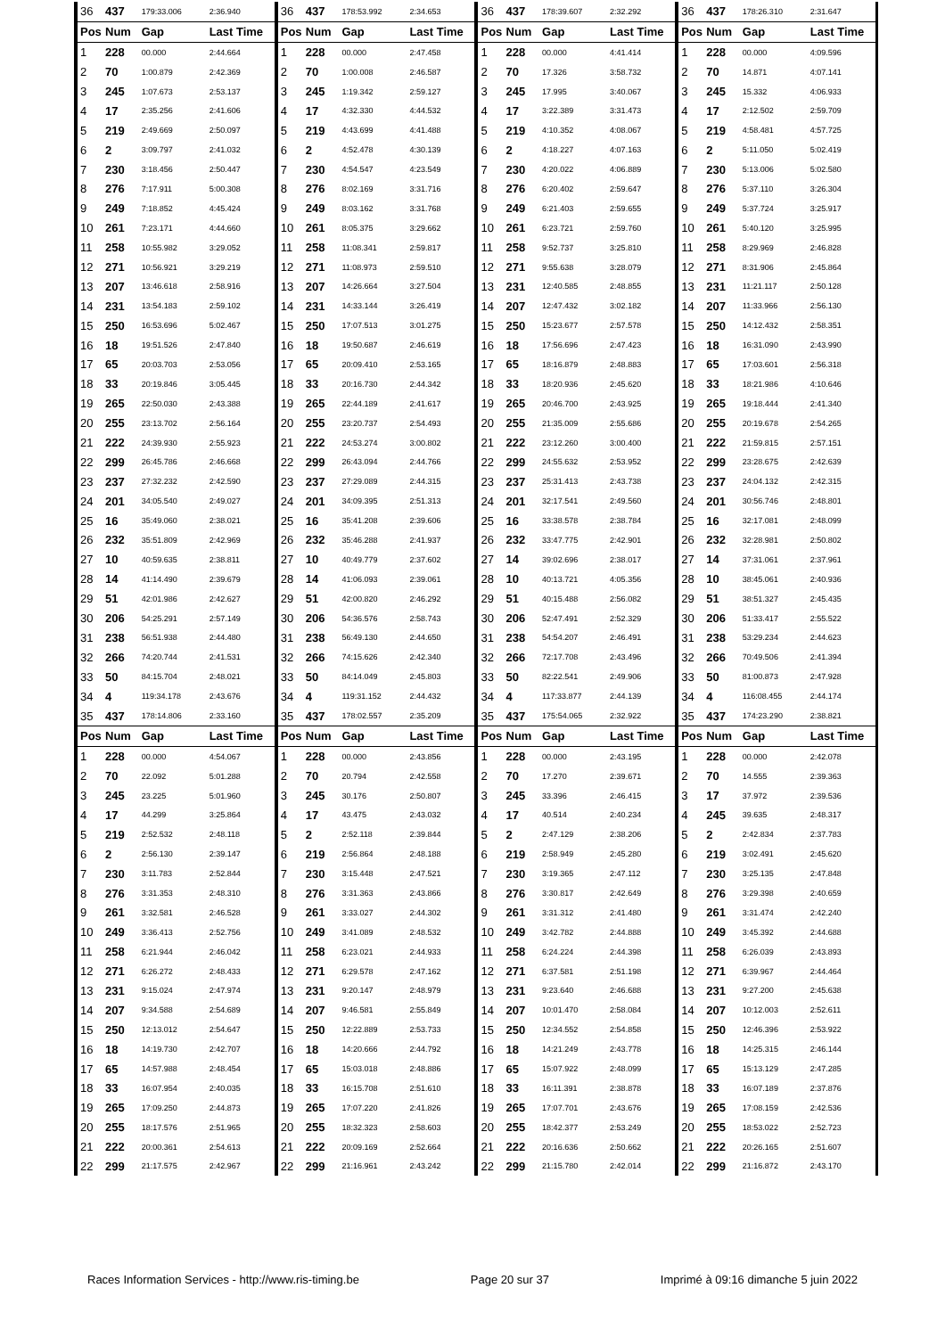| 36 | 437 | 179:33.006 | 2:36.940 | 36 | 437 | 178:53.992 | 2:34.653 | 36 | 437 | 178:39.607 | 2:32.292 | 36 | 437 | 178:26.310 | 2:31.647 |
| Pos | Num | Gap | Last Time | Pos | Num | Gap | Last Time | Pos | Num | Gap | Last Time | Pos | Num | Gap | Last Time |
| 1 | 228 | 00.000 | 2:44.664 | 1 | 228 | 00.000 | 2:47.458 | 1 | 228 | 00.000 | 4:41.414 | 1 | 228 | 00.000 | 4:09.596 |
| 2 | 70 | 1:00.879 | 2:42.369 | 2 | 70 | 1:00.008 | 2:46.587 | 2 | 70 | 17.326 | 3:58.732 | 2 | 70 | 14.871 | 4:07.141 |
| 3 | 245 | 1:07.673 | 2:53.137 | 3 | 245 | 1:19.342 | 2:59.127 | 3 | 245 | 17.995 | 3:40.067 | 3 | 245 | 15.332 | 4:06.933 |
| 4 | 17 | 2:35.256 | 2:41.606 | 4 | 17 | 4:32.330 | 4:44.532 | 4 | 17 | 3:22.389 | 3:31.473 | 4 | 17 | 2:12.502 | 2:59.709 |
| 5 | 219 | 2:49.669 | 2:50.097 | 5 | 219 | 4:43.699 | 4:41.488 | 5 | 219 | 4:10.352 | 4:08.067 | 5 | 219 | 4:58.481 | 4:57.725 |
| 6 | 2 | 3:09.797 | 2:41.032 | 6 | 2 | 4:52.478 | 4:30.139 | 6 | 2 | 4:18.227 | 4:07.163 | 6 | 2 | 5:11.050 | 5:02.419 |
| 7 | 230 | 3:18.456 | 2:50.447 | 7 | 230 | 4:54.547 | 4:23.549 | 7 | 230 | 4:20.022 | 4:06.889 | 7 | 230 | 5:13.006 | 5:02.580 |
| 8 | 276 | 7:17.911 | 5:00.308 | 8 | 276 | 8:02.169 | 3:31.716 | 8 | 276 | 6:20.402 | 2:59.647 | 8 | 276 | 5:37.110 | 3:26.304 |
| 9 | 249 | 7:18.852 | 4:45.424 | 9 | 249 | 8:03.162 | 3:31.768 | 9 | 249 | 6:21.403 | 2:59.655 | 9 | 249 | 5:37.724 | 3:25.917 |
| 10 | 261 | 7:23.171 | 4:44.660 | 10 | 261 | 8:05.375 | 3:29.662 | 10 | 261 | 6:23.721 | 2:59.760 | 10 | 261 | 5:40.120 | 3:25.995 |
| 11 | 258 | 10:55.982 | 3:29.052 | 11 | 258 | 11:08.341 | 2:59.817 | 11 | 258 | 9:52.737 | 3:25.810 | 11 | 258 | 8:29.969 | 2:46.828 |
| 12 | 271 | 10:56.921 | 3:29.219 | 12 | 271 | 11:08.973 | 2:59.510 | 12 | 271 | 9:55.638 | 3:28.079 | 12 | 271 | 8:31.906 | 2:45.864 |
| 13 | 207 | 13:46.618 | 2:58.916 | 13 | 207 | 14:26.664 | 3:27.504 | 13 | 231 | 12:40.585 | 2:48.855 | 13 | 231 | 11:21.117 | 2:50.128 |
| 14 | 231 | 13:54.183 | 2:59.102 | 14 | 231 | 14:33.144 | 3:26.419 | 14 | 207 | 12:47.432 | 3:02.182 | 14 | 207 | 11:33.966 | 2:56.130 |
| 15 | 250 | 16:53.696 | 5:02.467 | 15 | 250 | 17:07.513 | 3:01.275 | 15 | 250 | 15:23.677 | 2:57.578 | 15 | 250 | 14:12.432 | 2:58.351 |
| 16 | 18 | 19:51.526 | 2:47.840 | 16 | 18 | 19:50.687 | 2:46.619 | 16 | 18 | 17:56.696 | 2:47.423 | 16 | 18 | 16:31.090 | 2:43.990 |
| 17 | 65 | 20:03.703 | 2:53.056 | 17 | 65 | 20:09.410 | 2:53.165 | 17 | 65 | 18:16.879 | 2:48.883 | 17 | 65 | 17:03.601 | 2:56.318 |
| 18 | 33 | 20:19.846 | 3:05.445 | 18 | 33 | 20:16.730 | 2:44.342 | 18 | 33 | 18:20.936 | 2:45.620 | 18 | 33 | 18:21.986 | 4:10.646 |
| 19 | 265 | 22:50.030 | 2:43.388 | 19 | 265 | 22:44.189 | 2:41.617 | 19 | 265 | 20:46.700 | 2:43.925 | 19 | 265 | 19:18.444 | 2:41.340 |
| 20 | 255 | 23:13.702 | 2:56.164 | 20 | 255 | 23:20.737 | 2:54.493 | 20 | 255 | 21:35.009 | 2:55.686 | 20 | 255 | 20:19.678 | 2:54.265 |
| 21 | 222 | 24:39.930 | 2:55.923 | 21 | 222 | 24:53.274 | 3:00.802 | 21 | 222 | 23:12.260 | 3:00.400 | 21 | 222 | 21:59.815 | 2:57.151 |
| 22 | 299 | 26:45.786 | 2:46.668 | 22 | 299 | 26:43.094 | 2:44.766 | 22 | 299 | 24:55.632 | 2:53.952 | 22 | 299 | 23:28.675 | 2:42.639 |
| 23 | 237 | 27:32.232 | 2:42.590 | 23 | 237 | 27:29.089 | 2:44.315 | 23 | 237 | 25:31.413 | 2:43.738 | 23 | 237 | 24:04.132 | 2:42.315 |
| 24 | 201 | 34:05.540 | 2:49.027 | 24 | 201 | 34:09.395 | 2:51.313 | 24 | 201 | 32:17.541 | 2:49.560 | 24 | 201 | 30:56.746 | 2:48.801 |
| 25 | 16 | 35:49.060 | 2:38.021 | 25 | 16 | 35:41.208 | 2:39.606 | 25 | 16 | 33:38.578 | 2:38.784 | 25 | 16 | 32:17.081 | 2:48.099 |
| 26 | 232 | 35:51.809 | 2:42.969 | 26 | 232 | 35:46.288 | 2:41.937 | 26 | 232 | 33:47.775 | 2:42.901 | 26 | 232 | 32:28.981 | 2:50.802 |
| 27 | 10 | 40:59.635 | 2:38.811 | 27 | 10 | 40:49.779 | 2:37.602 | 27 | 14 | 39:02.696 | 2:38.017 | 27 | 14 | 37:31.061 | 2:37.961 |
| 28 | 14 | 41:14.490 | 2:39.679 | 28 | 14 | 41:06.093 | 2:39.061 | 28 | 10 | 40:13.721 | 4:05.356 | 28 | 10 | 38:45.061 | 2:40.936 |
| 29 | 51 | 42:01.986 | 2:42.627 | 29 | 51 | 42:00.820 | 2:46.292 | 29 | 51 | 40:15.488 | 2:56.082 | 29 | 51 | 38:51.327 | 2:45.435 |
| 30 | 206 | 54:25.291 | 2:57.149 | 30 | 206 | 54:36.576 | 2:58.743 | 30 | 206 | 52:47.491 | 2:52.329 | 30 | 206 | 51:33.417 | 2:55.522 |
| 31 | 238 | 56:51.938 | 2:44.480 | 31 | 238 | 56:49.130 | 2:44.650 | 31 | 238 | 54:54.207 | 2:46.491 | 31 | 238 | 53:29.234 | 2:44.623 |
| 32 | 266 | 74:20.744 | 2:41.531 | 32 | 266 | 74:15.626 | 2:42.340 | 32 | 266 | 72:17.708 | 2:43.496 | 32 | 266 | 70:49.506 | 2:41.394 |
| 33 | 50 | 84:15.704 | 2:48.021 | 33 | 50 | 84:14.049 | 2:45.803 | 33 | 50 | 82:22.541 | 2:49.906 | 33 | 50 | 81:00.873 | 2:47.928 |
| 34 | 4 | 119:34.178 | 2:43.676 | 34 | 4 | 119:31.152 | 2:44.432 | 34 | 4 | 117:33.877 | 2:44.139 | 34 | 4 | 116:08.455 | 2:44.174 |
| 35 | 437 | 178:14.806 | 2:33.160 | 35 | 437 | 178:02.557 | 2:35.209 | 35 | 437 | 175:54.065 | 2:32.922 | 35 | 437 | 174:23.290 | 2:38.821 |
| Pos | Num | Gap | Last Time | Pos | Num | Gap | Last Time | Pos | Num | Gap | Last Time | Pos | Num | Gap | Last Time |
| 1 | 228 | 00.000 | 4:54.067 | 1 | 228 | 00.000 | 2:43.856 | 1 | 228 | 00.000 | 2:43.195 | 1 | 228 | 00.000 | 2:42.078 |
| 2 | 70 | 22.092 | 5:01.288 | 2 | 70 | 20.794 | 2:42.558 | 2 | 70 | 17.270 | 2:39.671 | 2 | 70 | 14.555 | 2:39.363 |
| 3 | 245 | 23.225 | 5:01.960 | 3 | 245 | 30.176 | 2:50.807 | 3 | 245 | 33.396 | 2:46.415 | 3 | 17 | 37.972 | 2:39.536 |
| 4 | 17 | 44.299 | 3:25.864 | 4 | 17 | 43.475 | 2:43.032 | 4 | 17 | 40.514 | 2:40.234 | 4 | 245 | 39.635 | 2:48.317 |
| 5 | 219 | 2:52.532 | 2:48.118 | 5 | 2 | 2:52.118 | 2:39.844 | 5 | 2 | 2:47.129 | 2:38.206 | 5 | 2 | 2:42.834 | 2:37.783 |
| 6 | 2 | 2:56.130 | 2:39.147 | 6 | 219 | 2:56.864 | 2:48.188 | 6 | 219 | 2:58.949 | 2:45.280 | 6 | 219 | 3:02.491 | 2:45.620 |
| 7 | 230 | 3:11.783 | 2:52.844 | 7 | 230 | 3:15.448 | 2:47.521 | 7 | 230 | 3:19.365 | 2:47.112 | 7 | 230 | 3:25.135 | 2:47.848 |
| 8 | 276 | 3:31.353 | 2:48.310 | 8 | 276 | 3:31.363 | 2:43.866 | 8 | 276 | 3:30.817 | 2:42.649 | 8 | 276 | 3:29.398 | 2:40.659 |
| 9 | 261 | 3:32.581 | 2:46.528 | 9 | 261 | 3:33.027 | 2:44.302 | 9 | 261 | 3:31.312 | 2:41.480 | 9 | 261 | 3:31.474 | 2:42.240 |
| 10 | 249 | 3:36.413 | 2:52.756 | 10 | 249 | 3:41.089 | 2:48.532 | 10 | 249 | 3:42.782 | 2:44.888 | 10 | 249 | 3:45.392 | 2:44.688 |
| 11 | 258 | 6:21.944 | 2:46.042 | 11 | 258 | 6:23.021 | 2:44.933 | 11 | 258 | 6:24.224 | 2:44.398 | 11 | 258 | 6:26.039 | 2:43.893 |
| 12 | 271 | 6:26.272 | 2:48.433 | 12 | 271 | 6:29.578 | 2:47.162 | 12 | 271 | 6:37.581 | 2:51.198 | 12 | 271 | 6:39.967 | 2:44.464 |
| 13 | 231 | 9:15.024 | 2:47.974 | 13 | 231 | 9:20.147 | 2:48.979 | 13 | 231 | 9:23.640 | 2:46.688 | 13 | 231 | 9:27.200 | 2:45.638 |
| 14 | 207 | 9:34.588 | 2:54.689 | 14 | 207 | 9:46.581 | 2:55.849 | 14 | 207 | 10:01.470 | 2:58.084 | 14 | 207 | 10:12.003 | 2:52.611 |
| 15 | 250 | 12:13.012 | 2:54.647 | 15 | 250 | 12:22.889 | 2:53.733 | 15 | 250 | 12:34.552 | 2:54.858 | 15 | 250 | 12:46.396 | 2:53.922 |
| 16 | 18 | 14:19.730 | 2:42.707 | 16 | 18 | 14:20.666 | 2:44.792 | 16 | 18 | 14:21.249 | 2:43.778 | 16 | 18 | 14:25.315 | 2:46.144 |
| 17 | 65 | 14:57.988 | 2:48.454 | 17 | 65 | 15:03.018 | 2:48.886 | 17 | 65 | 15:07.922 | 2:48.099 | 17 | 65 | 15:13.129 | 2:47.285 |
| 18 | 33 | 16:07.954 | 2:40.035 | 18 | 33 | 16:15.708 | 2:51.610 | 18 | 33 | 16:11.391 | 2:38.878 | 18 | 33 | 16:07.189 | 2:37.876 |
| 19 | 265 | 17:09.250 | 2:44.873 | 19 | 265 | 17:07.220 | 2:41.826 | 19 | 265 | 17:07.701 | 2:43.676 | 19 | 265 | 17:08.159 | 2:42.536 |
| 20 | 255 | 18:17.576 | 2:51.965 | 20 | 255 | 18:32.323 | 2:58.603 | 20 | 255 | 18:42.377 | 2:53.249 | 20 | 255 | 18:53.022 | 2:52.723 |
| 21 | 222 | 20:00.361 | 2:54.613 | 21 | 222 | 20:09.169 | 2:52.664 | 21 | 222 | 20:16.636 | 2:50.662 | 21 | 222 | 20:26.165 | 2:51.607 |
| 22 | 299 | 21:17.575 | 2:42.967 | 22 | 299 | 21:16.961 | 2:43.242 | 22 | 299 | 21:15.780 | 2:42.014 | 22 | 299 | 21:16.872 | 2:43.170 |
Races Information Services - http://www.ris-timing.be Page 20 sur 37 Imprimé à 09:16 dimanche 5 juin 2022